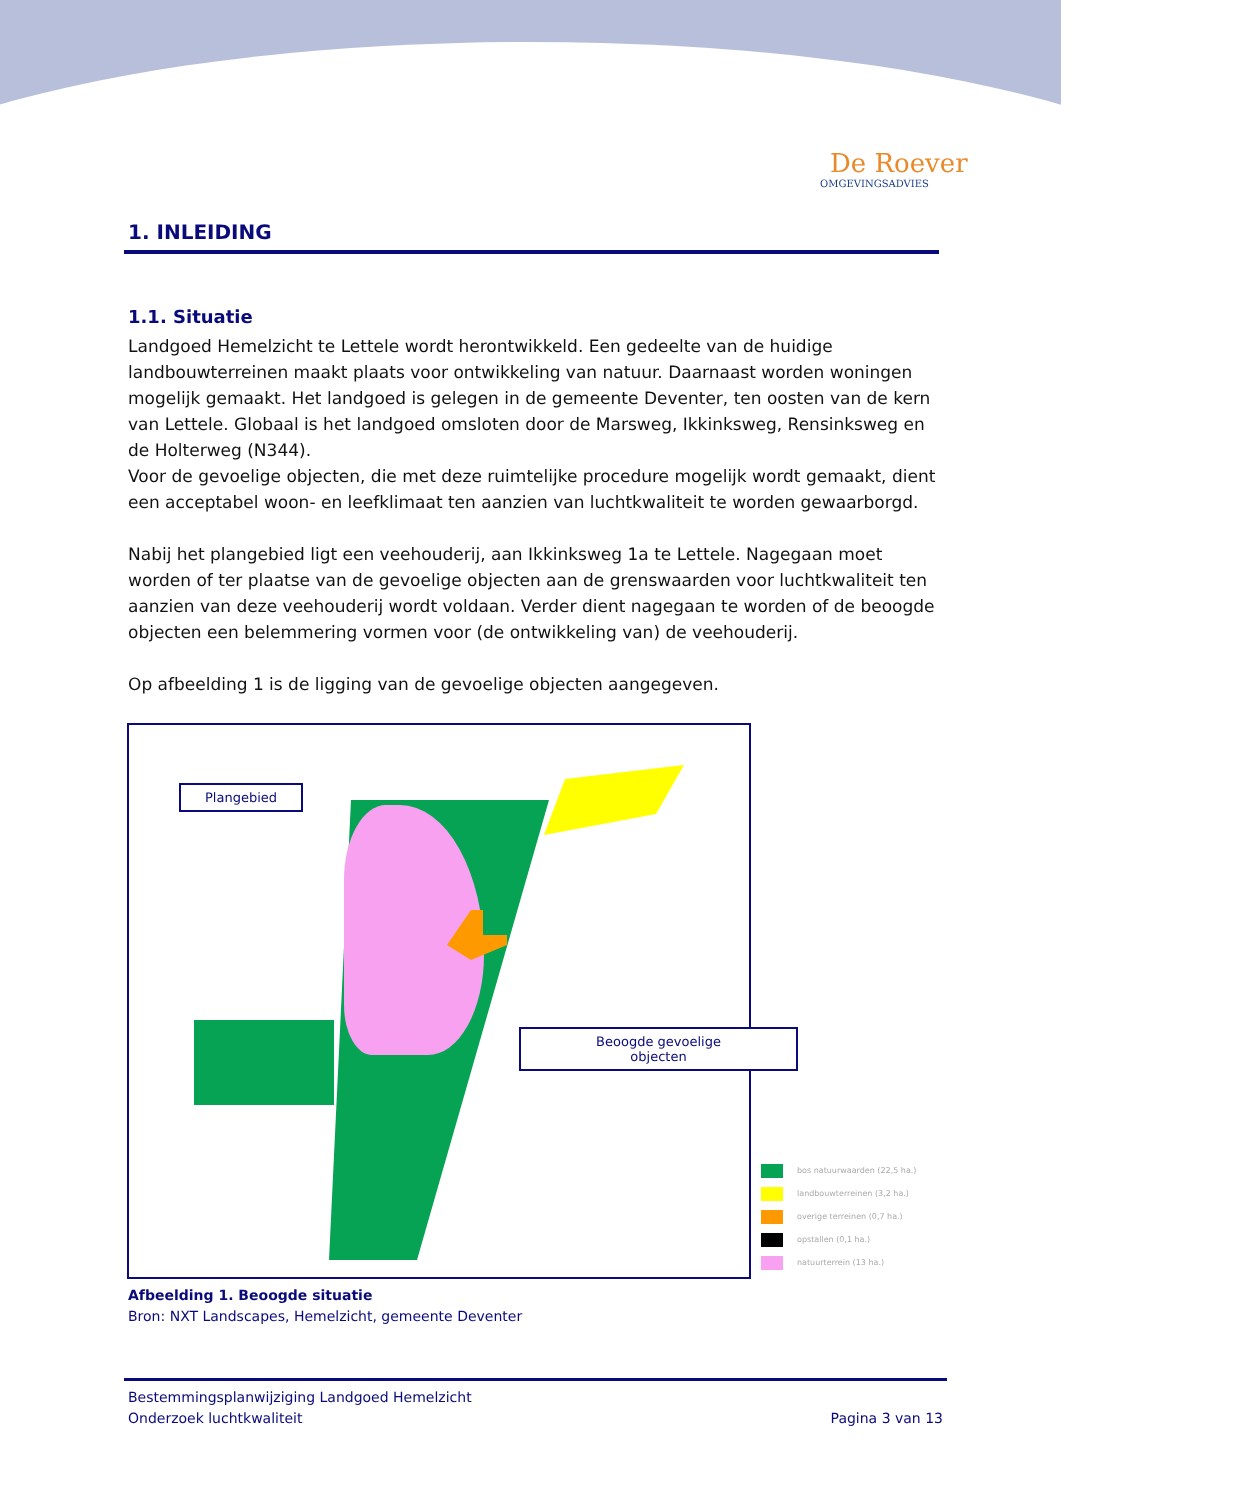De Roever
OMGEVINGSADVIES
1. INLEIDING
1.1. Situatie
Landgoed Hemelzicht te Lettele wordt herontwikkeld. Een gedeelte van de huidige landbouwterreinen maakt plaats voor ontwikkeling van natuur. Daarnaast worden woningen mogelijk gemaakt. Het landgoed is gelegen in de gemeente Deventer, ten oosten van de kern van Lettele. Globaal is het landgoed omsloten door de Marsweg, Ikkinksweg, Rensinksweg en de Holterweg (N344).
Voor de gevoelige objecten, die met deze ruimtelijke procedure mogelijk wordt gemaakt, dient een acceptabel woon- en leefklimaat ten aanzien van luchtkwaliteit te worden gewaarborgd.
Nabij het plangebied ligt een veehouderij, aan Ikkinksweg 1a te Lettele. Nagegaan moet worden of ter plaatse van de gevoelige objecten aan de grenswaarden voor luchtkwaliteit ten aanzien van deze veehouderij wordt voldaan. Verder dient nagegaan te worden of de beoogde objecten een belemmering vormen voor (de ontwikkeling van) de veehouderij.
Op afbeelding 1 is de ligging van de gevoelige objecten aangegeven.
Plangebied
Beoogde gevoelige
objecten
bos natuurwaarden (22,5 ha.)
landbouwterreinen (3,2 ha.)
overige terreinen (0,7 ha.)
opstallen (0,1 ha.)
natuurterrein (13 ha.)
Afbeelding 1. Beoogde situatie
Bron: NXT Landscapes, Hemelzicht, gemeente Deventer
Pagina 3 van 13 Bestemmingsplanwijziging Landgoed Hemelzicht
Onderzoek luchtkwaliteit